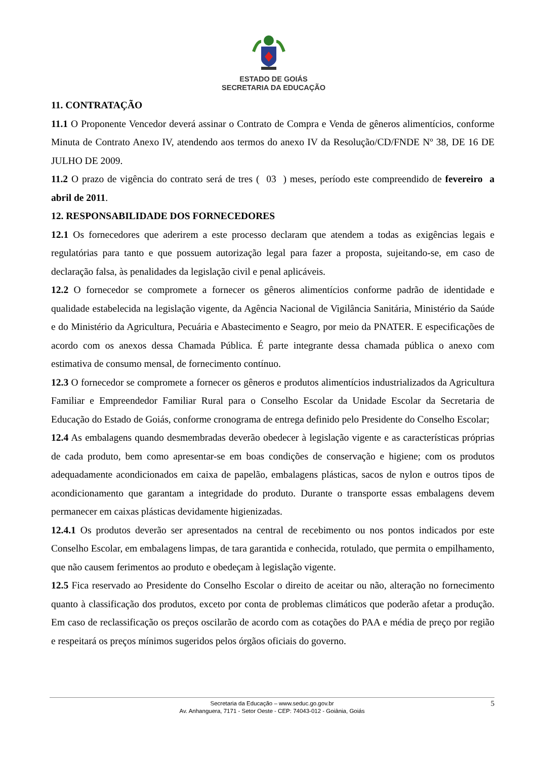ESTADO DE GOIÁS
SECRETARIA DA EDUCAÇÃO
11. CONTRATAÇÃO
11.1 O Proponente Vencedor deverá assinar o Contrato de Compra e Venda de gêneros alimentícios, conforme Minuta de Contrato Anexo IV, atendendo aos termos do anexo IV da Resolução/CD/FNDE Nº 38, DE 16 DE JULHO DE 2009.
11.2 O prazo de vigência do contrato será de tres ( 03 ) meses, período este compreendido de fevereiro a abril de 2011.
12. RESPONSABILIDADE DOS FORNECEDORES
12.1 Os fornecedores que aderirem a este processo declaram que atendem a todas as exigências legais e regulatórias para tanto e que possuem autorização legal para fazer a proposta, sujeitando-se, em caso de declaração falsa, às penalidades da legislação civil e penal aplicáveis.
12.2 O fornecedor se compromete a fornecer os gêneros alimentícios conforme padrão de identidade e qualidade estabelecida na legislação vigente, da Agência Nacional de Vigilância Sanitária, Ministério da Saúde e do Ministério da Agricultura, Pecuária e Abastecimento e Seagro, por meio da PNATER. E especificações de acordo com os anexos dessa Chamada Pública. É parte integrante dessa chamada pública o anexo com estimativa de consumo mensal, de fornecimento contínuo.
12.3 O fornecedor se compromete a fornecer os gêneros e produtos alimentícios industrializados da Agricultura Familiar e Empreendedor Familiar Rural para o Conselho Escolar da Unidade Escolar da Secretaria de Educação do Estado de Goiás, conforme cronograma de entrega definido pelo Presidente do Conselho Escolar;
12.4 As embalagens quando desmembradas deverão obedecer à legislação vigente e as características próprias de cada produto, bem como apresentar-se em boas condições de conservação e higiene; com os produtos adequadamente acondicionados em caixa de papelão, embalagens plásticas, sacos de nylon e outros tipos de acondicionamento que garantam a integridade do produto. Durante o transporte essas embalagens devem permanecer em caixas plásticas devidamente higienizadas.
12.4.1 Os produtos deverão ser apresentados na central de recebimento ou nos pontos indicados por este Conselho Escolar, em embalagens limpas, de tara garantida e conhecida, rotulado, que permita o empilhamento, que não causem ferimentos ao produto e obedeçam à legislação vigente.
12.5 Fica reservado ao Presidente do Conselho Escolar o direito de aceitar ou não, alteração no fornecimento quanto à classificação dos produtos, exceto por conta de problemas climáticos que poderão afetar a produção. Em caso de reclassificação os preços oscilarão de acordo com as cotações do PAA e média de preço por região e respeitará os preços mínimos sugeridos pelos órgãos oficiais do governo.
Secretaria da Educação – www.seduc.go.gov.br
Av. Anhanguera, 7171 - Setor Oeste - CEP: 74043-012 - Goiânia, Goiás
5